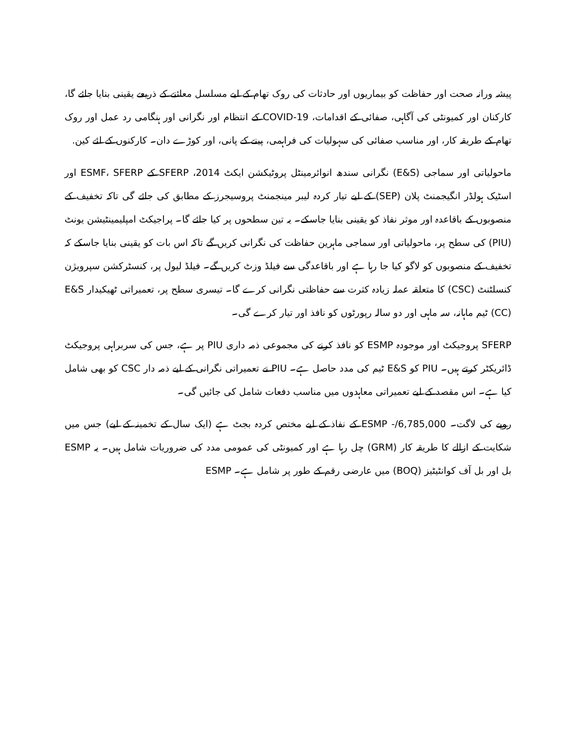پیشہ ورانہ صحت اور حفاظت کو بیماریوں اور حادثات کی روک تھام کے لیے مسلسل معائنے کے ذریعے یقینی بنایا جائے گا، کارکنان اور کمیونٹی کی آگاہی، صفائی کے اقدامات، COVID-19 کے انتظام اور نگرانی اور ہنگامی رد عمل اور روک تھام کے طریقہ کار، اور مناسب صفائی کی سہولیات کی فراہمی، پینے کے پانی، اور کوڑے دان۔ کارکنوں کے لئے کین.
ماحولیاتی اور سماجی (E&S) نگرانی سندھ انوائرمینٹل پروٹیکشن ایکٹ 2014، SFERP کے ESMF، SFERP اور اسٹیک ہولڈر انگیجمنٹ پلان (SEP) کے لیے تیار کردہ لیبر مینجمنٹ پروسیجرز کے مطابق کی جائے گی تاکہ تخفیف کے منصوبوں کے باقاعدہ اور موثر نفاذ کو یقینی بنایا جاسکے۔ یہ تین سطحوں پر کیا جائے گا۔ پراجیکٹ امپلیمینٹیشن یونٹ (PIU) کی سطح پر، ماحولیاتی اور سماجی ماہرین حفاظت کی نگرانی کریں گے تاکہ اس بات کو یقینی بنایا جاسکے کہ تخفیف کے منصوبوں کو لاگو کیا جا رہا ہے اور باقاعدگی سے فیلڈ وزٹ کریں گے۔ فیلڈ لیول پر، کنسٹرکشن سپرویژن کنسلٹنٹ (CSC) کا متعلقہ عملہ زیادہ کثرت سے حفاظتی نگرانی کرے گا۔ تیسری سطح پر، تعمیراتی ٹھیکیدار E&S (CC) ٹیم ماہانہ، سہ ماہی اور دو سالہ رپورٹوں کو نافذ اور تیار کرے گی۔
SFERP پروجیکٹ اور موجودہ ESMP کو نافذ کرنے کی مجموعی ذمہ داری PIU پر ہے، جس کی سربراہی پروجیکٹ ڈائریکٹر کرتے ہیں۔ PIU کو E&S ٹیم کی مدد حاصل ہے۔ PIU نے تعمیراتی نگرانی کے لیے ذمہ دار CSC کو بھی شامل کیا ہے۔ اس مقصد کے لیے تعمیراتی معاہدوں میں مناسب دفعات شامل کی جائیں گی۔
روپے کی لاگت۔ 6,785,000/- ESMP کے نفاذ کے لیے مختص کردہ بجٹ ہے (ایک سال کے تخمینہ کے لیے) جس میں شکایت کے ازالے کا طریقہ کار (GRM) چل رہا ہے اور کمیونٹی کی عمومی مدد کی ضروریات شامل ہیں۔ یہ ESMP بل اور بل آف کوانٹیٹیز (BOQ) میں عارضی رقم کے طور پر شامل ہے۔ ESMP